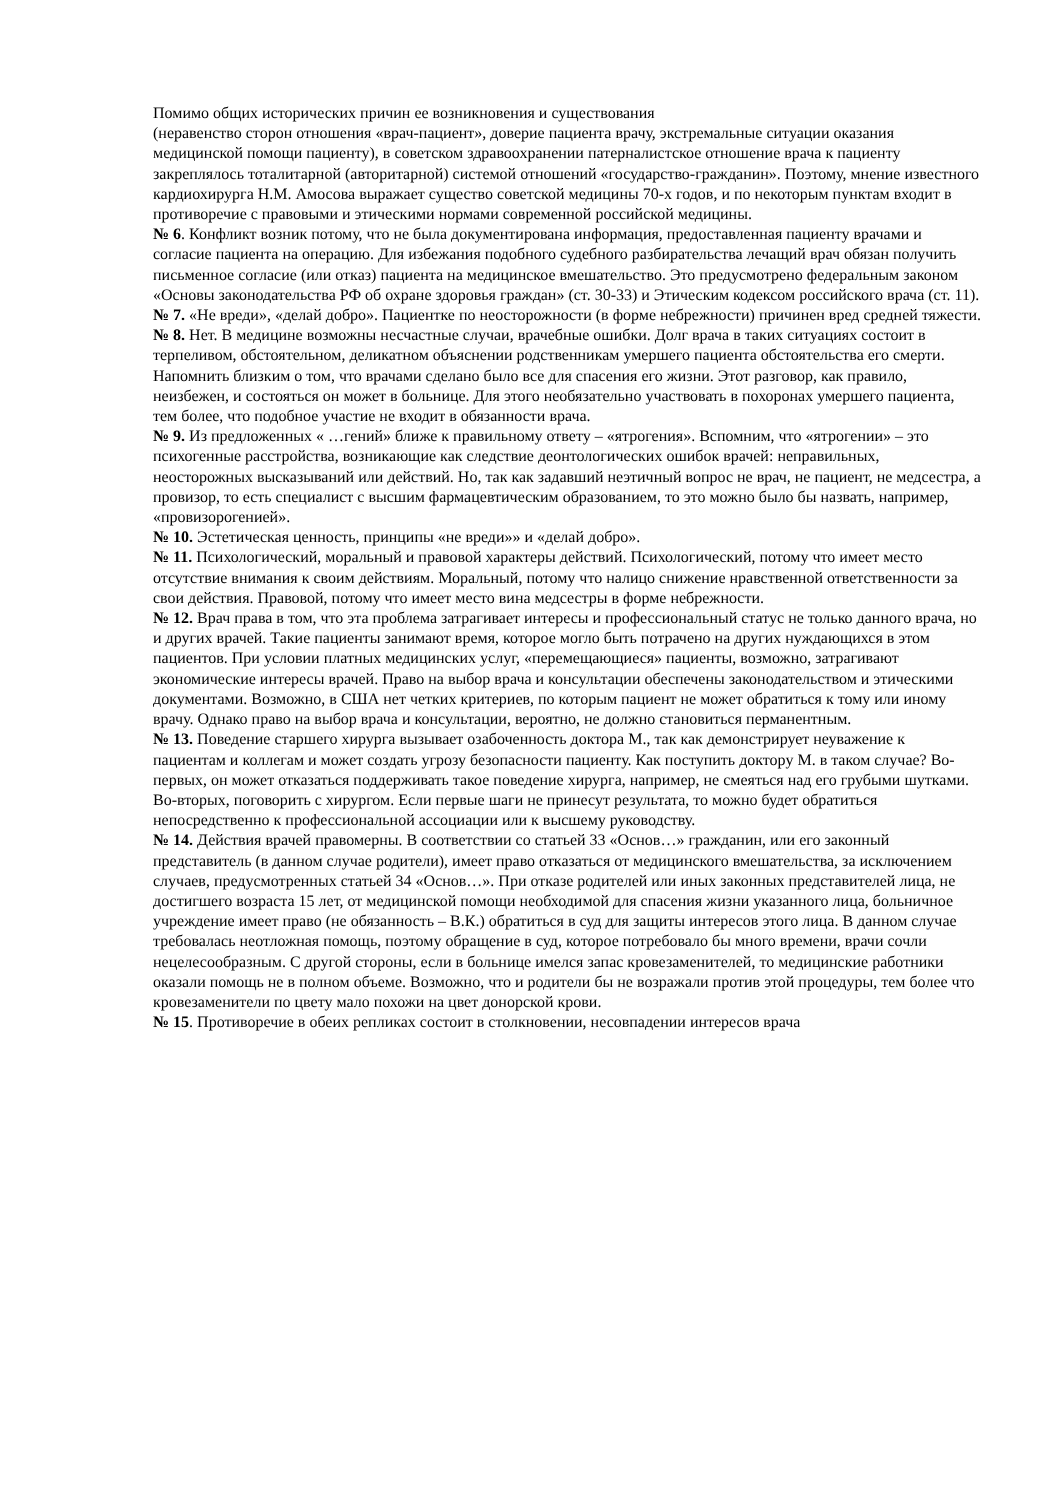Помимо общих исторических причин ее возникновения и существования
(неравенство сторон отношения «врач-пациент», доверие пациента врачу, экстремальные ситуации оказания медицинской помощи пациенту), в советском здравоохранении патерналистское отношение врача к пациенту закреплялось тоталитарной (авторитарной) системой отношений «государство-гражданин». Поэтому, мнение известного кардиохирурга Н.М. Амосова выражает существо советской медицины 70-х годов, и по некоторым пунктам входит в противоречие с правовыми и этическими нормами современной российской медицины.
№ 6. Конфликт возник потому, что не была документирована информация, предоставленная пациенту врачами и согласие пациента на операцию. Для избежания подобного судебного разбирательства лечащий врач обязан получить письменное согласие (или отказ) пациента на медицинское вмешательство. Это предусмотрено федеральным законом «Основы законодательства РФ об охране здоровья граждан» (ст. 30-33) и Этическим кодексом российского врача (ст. 11).
№ 7. «Не вреди», «делай добро». Пациентке по неосторожности (в форме небрежности) причинен вред средней тяжести.
№ 8. Нет. В медицине возможны несчастные случаи, врачебные ошибки. Долг врача в таких ситуациях состоит в терпеливом, обстоятельном, деликатном объяснении родственникам умершего пациента обстоятельства его смерти. Напомнить близким о том, что врачами сделано было все для спасения его жизни. Этот разговор, как правило, неизбежен, и состояться он может в больнице. Для этого необязательно участвовать в похоронах умершего пациента, тем более, что подобное участие не входит в обязанности врача.
№ 9. Из предложенных « …гений» ближе к правильному ответу – «ятрогения». Вспомним, что «ятрогении» – это психогенные расстройства, возникающие как следствие деонтологических ошибок врачей: неправильных, неосторожных высказываний или действий. Но, так как задавший неэтичный вопрос не врач, не пациент, не медсестра, а провизор, то есть специалист с высшим фармацевтическим образованием, то это можно было бы назвать, например, «провизорогенией».
№ 10. Эстетическая ценность, принципы «не вреди»» и «делай добро».
№ 11. Психологический, моральный и правовой характеры действий. Психологический, потому что имеет место отсутствие внимания к своим действиям. Моральный, потому что налицо снижение нравственной ответственности за свои действия. Правовой, потому что имеет место вина медсестры в форме небрежности.
№ 12. Врач права в том, что эта проблема затрагивает интересы и профессиональный статус не только данного врача, но и других врачей. Такие пациенты занимают время, которое могло быть потрачено на других нуждающихся в этом пациентов. При условии платных медицинских услуг, «перемещающиеся» пациенты, возможно, затрагивают экономические интересы врачей. Право на выбор врача и консультации обеспечены законодательством и этическими документами. Возможно, в США нет четких критериев, по которым пациент не может обратиться к тому или иному врачу. Однако право на выбор врача и консультации, вероятно, не должно становиться перманентным.
№ 13. Поведение старшего хирурга вызывает озабоченность доктора М., так как демонстрирует неуважение к пациентам и коллегам и может создать угрозу безопасности пациенту. Как поступить доктору М. в таком случае? Во-первых, он может отказаться поддерживать такое поведение хирурга, например, не смеяться над его грубыми шутками. Во-вторых, поговорить с хирургом. Если первые шаги не принесут результата, то можно будет обратиться непосредственно к профессиональной ассоциации или к высшему руководству.
№ 14. Действия врачей правомерны. В соответствии со статьей 33 «Основ…» гражданин, или его законный представитель (в данном случае родители), имеет право отказаться от медицинского вмешательства, за исключением случаев, предусмотренных статьей 34 «Основ…». При отказе родителей или иных законных представителей лица, не достигшего возраста 15 лет, от медицинской помощи необходимой для спасения жизни указанного лица, больничное учреждение имеет право (не обязанность – В.К.) обратиться в суд для защиты интересов этого лица. В данном случае требовалась неотложная помощь, поэтому обращение в суд, которое потребовало бы много времени, врачи сочли нецелесообразным. С другой стороны, если в больнице имелся запас кровезаменителей, то медицинские работники оказали помощь не в полном объеме. Возможно, что и родители бы не возражали против этой процедуры, тем более что кровезаменители по цвету мало похожи на цвет донорской крови.
№ 15. Противоречие в обеих репликах состоит в столкновении, несовпадении интересов врача